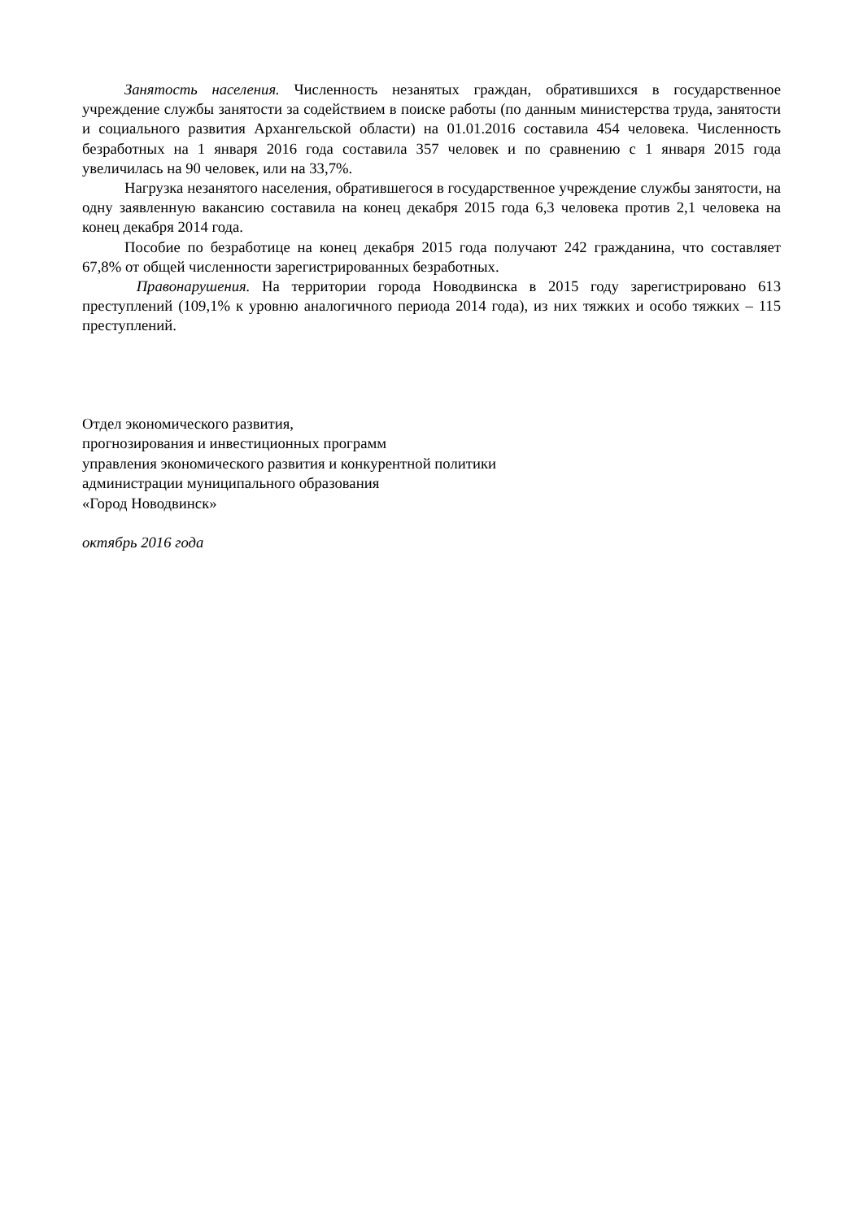Занятость населения. Численность незанятых граждан, обратившихся в государственное учреждение службы занятости за содействием в поиске работы (по данным министерства труда, занятости и социального развития Архангельской области) на 01.01.2016 составила 454 человека. Численность безработных на 1 января 2016 года составила 357 человек и по сравнению с 1 января 2015 года увеличилась на 90 человек, или на 33,7%.
Нагрузка незанятого населения, обратившегося в государственное учреждение службы занятости, на одну заявленную вакансию составила на конец декабря 2015 года 6,3 человека против 2,1 человека на конец декабря 2014 года.
Пособие по безработице на конец декабря 2015 года получают 242 гражданина, что составляет 67,8% от общей численности зарегистрированных безработных.
Правонарушения. На территории города Новодвинска в 2015 году зарегистрировано 613 преступлений (109,1% к уровню аналогичного периода 2014 года), из них тяжких и особо тяжких – 115 преступлений.
Отдел экономического развития,
прогнозирования и инвестиционных программ
управления экономического развития и конкурентной политики
администрации муниципального образования
«Город Новодвинск»
октябрь 2016 года